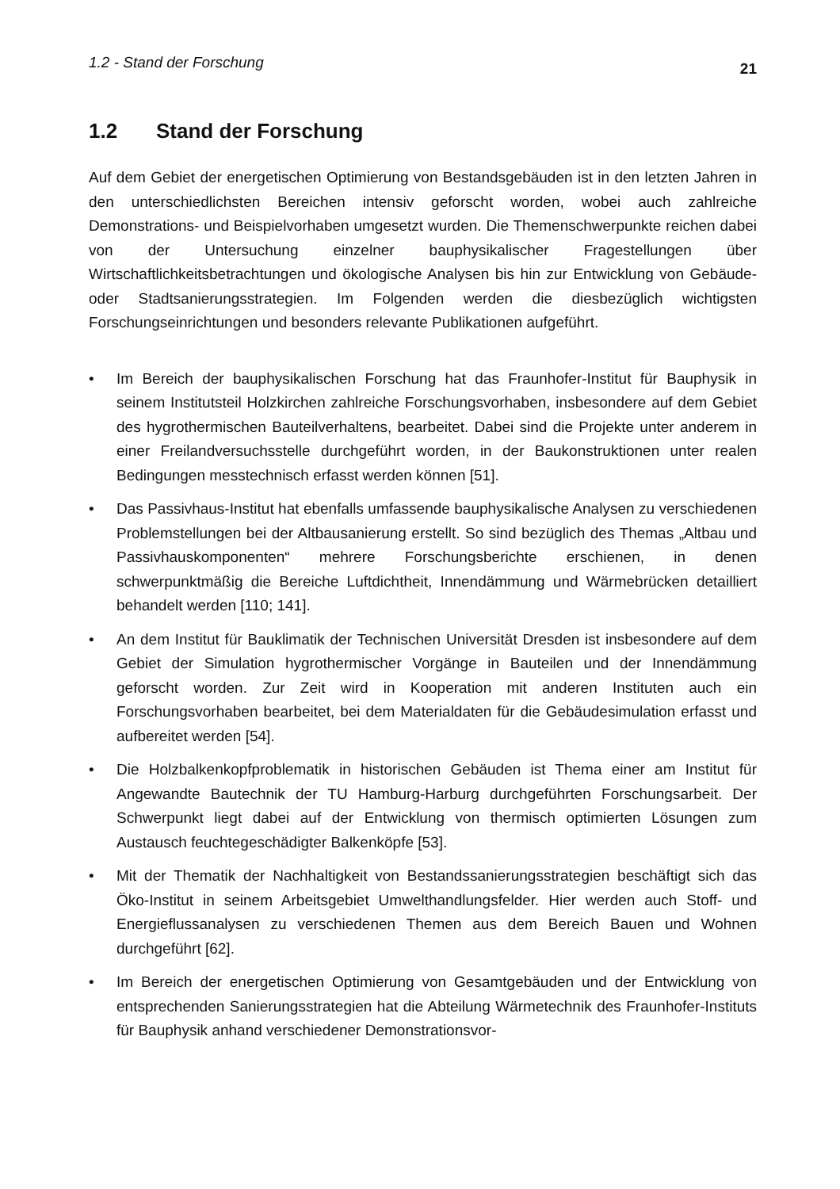1.2 - Stand der Forschung 21
1.2 Stand der Forschung
Auf dem Gebiet der energetischen Optimierung von Bestandsgebäuden ist in den letzten Jahren in den unterschiedlichsten Bereichen intensiv geforscht worden, wobei auch zahlreiche Demonstrations- und Beispielvorhaben umgesetzt wurden. Die Themenschwerpunkte reichen dabei von der Untersuchung einzelner bauphysikalischer Fragestellungen über Wirtschaftlichkeitsbetrachtungen und ökologische Analysen bis hin zur Entwicklung von Gebäude- oder Stadtsanierungsstrategien. Im Folgenden werden die diesbezüglich wichtigsten Forschungseinrichtungen und besonders relevante Publikationen aufgeführt.
• Im Bereich der bauphysikalischen Forschung hat das Fraunhofer-Institut für Bauphysik in seinem Institutsteil Holzkirchen zahlreiche Forschungsvorhaben, insbesondere auf dem Gebiet des hygrothermischen Bauteilverhaltens, bearbeitet. Dabei sind die Projekte unter anderem in einer Freilandversuchsstelle durchgeführt worden, in der Baukonstruktionen unter realen Bedingungen messtechnisch erfasst werden können [51].
• Das Passivhaus-Institut hat ebenfalls umfassende bauphysikalische Analysen zu verschiedenen Problemstellungen bei der Altbausanierung erstellt. So sind bezüglich des Themas „Altbau und Passivhauskomponenten“ mehrere Forschungsberichte erschienen, in denen schwerpunktmäßig die Bereiche Luftdichtheit, Innendämmung und Wärmebrücken detailliert behandelt werden [110; 141].
• An dem Institut für Bauklimatik der Technischen Universität Dresden ist insbesondere auf dem Gebiet der Simulation hygrothermischer Vorgänge in Bauteilen und der Innendämmung geforscht worden. Zur Zeit wird in Kooperation mit anderen Instituten auch ein Forschungsvorhaben bearbeitet, bei dem Materialdaten für die Gebäudesimulation erfasst und aufbereitet werden [54].
• Die Holzbalkenkopfproblematik in historischen Gebäuden ist Thema einer am Institut für Angewandte Bautechnik der TU Hamburg-Harburg durchgeführten Forschungsarbeit. Der Schwerpunkt liegt dabei auf der Entwicklung von thermisch optimierten Lösungen zum Austausch feuchtegeschädigter Balkenköpfe [53].
• Mit der Thematik der Nachhaltigkeit von Bestandssanierungsstrategien beschäftigt sich das Öko-Institut in seinem Arbeitsgebiet Umwelthandlungsfelder. Hier werden auch Stoff- und Energieflussanalysen zu verschiedenen Themen aus dem Bereich Bauen und Wohnen durchgeführt [62].
• Im Bereich der energetischen Optimierung von Gesamtgebäuden und der Entwicklung von entsprechenden Sanierungsstrategien hat die Abteilung Wärmetechnik des Fraunhofer-Instituts für Bauphysik anhand verschiedener Demonstrationsvor-